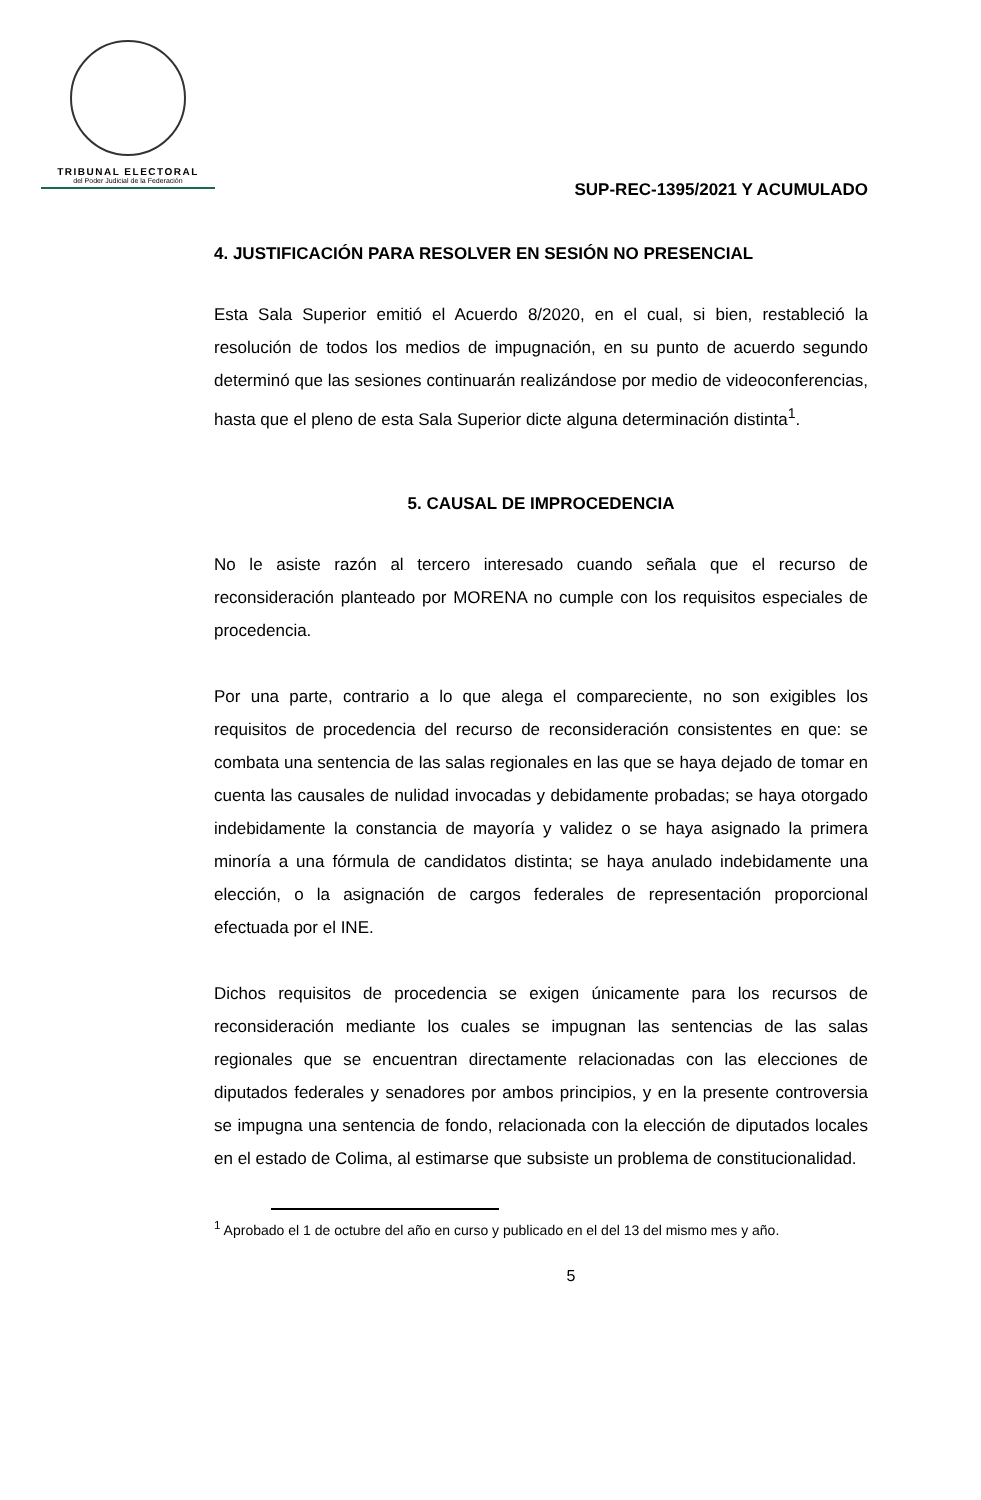TRIBUNAL ELECTORAL
del Poder Judicial de la Federación
SUP-REC-1395/2021 Y ACUMULADO
4. JUSTIFICACIÓN PARA RESOLVER EN SESIÓN NO PRESENCIAL
Esta Sala Superior emitió el Acuerdo 8/2020, en el cual, si bien, restableció la resolución de todos los medios de impugnación, en su punto de acuerdo segundo determinó que las sesiones continuarán realizándose por medio de videoconferencias, hasta que el pleno de esta Sala Superior dicte alguna determinación distinta<sup>1</sup>.
5. CAUSAL DE IMPROCEDENCIA
No le asiste razón al tercero interesado cuando señala que el recurso de reconsideración planteado por MORENA no cumple con los requisitos especiales de procedencia.
Por una parte, contrario a lo que alega el compareciente, no son exigibles los requisitos de procedencia del recurso de reconsideración consistentes en que: se combata una sentencia de las salas regionales en las que se haya dejado de tomar en cuenta las causales de nulidad invocadas y debidamente probadas; se haya otorgado indebidamente la constancia de mayoría y validez o se haya asignado la primera minoría a una fórmula de candidatos distinta; se haya anulado indebidamente una elección, o la asignación de cargos federales de representación proporcional efectuada por el INE.
Dichos requisitos de procedencia se exigen únicamente para los recursos de reconsideración mediante los cuales se impugnan las sentencias de las salas regionales que se encuentran directamente relacionadas con las elecciones de diputados federales y senadores por ambos principios, y en la presente controversia se impugna una sentencia de fondo, relacionada con la elección de diputados locales en el estado de Colima, al estimarse que subsiste un problema de constitucionalidad.
<sup>1</sup> Aprobado el 1 de octubre del año en curso y publicado en el del 13 del mismo mes y año.
5